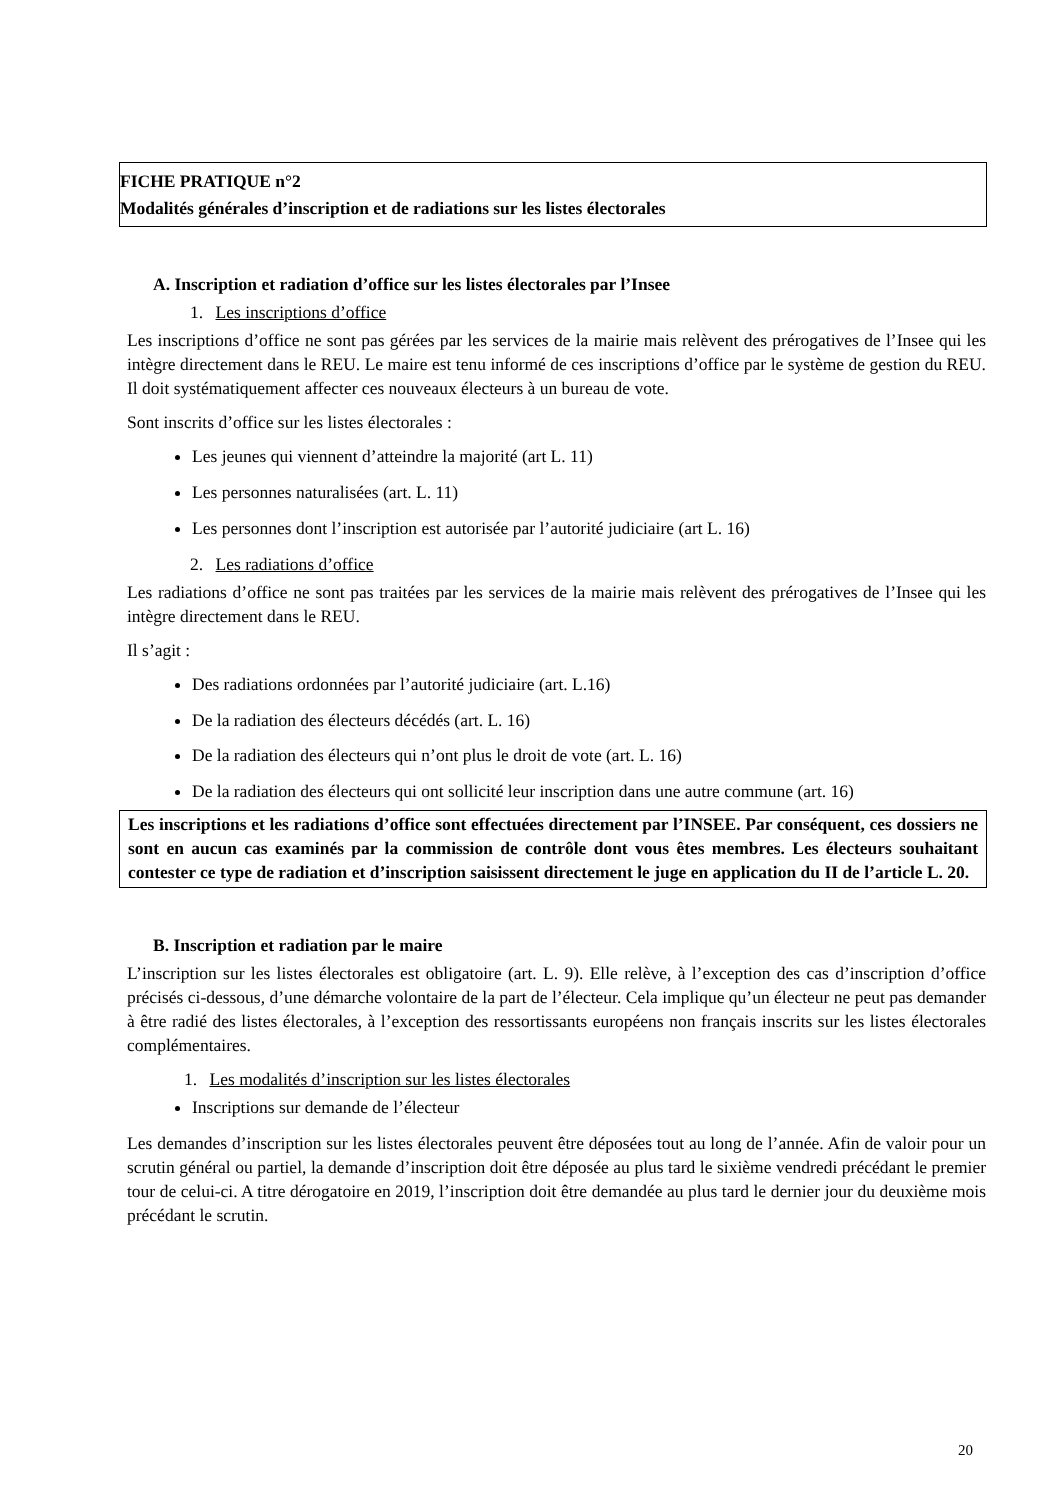FICHE PRATIQUE n°2
Modalités générales d’inscription et de radiations sur les listes électorales
A. Inscription et radiation d’office sur les listes électorales par l’Insee
1. Les inscriptions d’office
Les inscriptions d’office ne sont pas gérées par les services de la mairie mais relèvent des prérogatives de l’Insee qui les intègre directement dans le REU. Le maire est tenu informé de ces inscriptions d’office par le système de gestion du REU. Il doit systématiquement affecter ces nouveaux électeurs à un bureau de vote.
Sont inscrits d’office sur les listes électorales :
Les jeunes qui viennent d’atteindre la majorité (art L. 11)
Les personnes naturalisées (art. L. 11)
Les personnes dont l’inscription est autorisée par l’autorité judiciaire (art L. 16)
2. Les radiations d’office
Les radiations d’office ne sont pas traitées par les services de la mairie mais relèvent des prérogatives de l’Insee qui les intègre directement dans le REU.
Il s’agit :
Des radiations ordonnées par l’autorité judiciaire (art. L.16)
De la radiation des électeurs décédés (art. L. 16)
De la radiation des électeurs qui n’ont plus le droit de vote (art. L. 16)
De la radiation des électeurs qui ont sollicité leur inscription dans une autre commune (art. 16)
Les inscriptions et les radiations d’office sont effectuées directement par l’INSEE. Par conséquent, ces dossiers ne sont en aucun cas examinés par la commission de contrôle dont vous êtes membres. Les électeurs souhaitant contester ce type de radiation et d’inscription saisissent directement le juge en application du II de l’article L. 20.
B. Inscription et radiation par le maire
L’inscription sur les listes électorales est obligatoire (art. L. 9). Elle relève, à l’exception des cas d’inscription d’office précisés ci-dessous, d’une démarche volontaire de la part de l’électeur. Cela implique qu’un électeur ne peut pas demander à être radié des listes électorales, à l’exception des ressortissants européens non français inscrits sur les listes électorales complémentaires.
1. Les modalités d’inscription sur les listes électorales
Inscriptions sur demande de l’électeur
Les demandes d’inscription sur les listes électorales peuvent être déposées tout au long de l’année. Afin de valoir pour un scrutin général ou partiel, la demande d’inscription doit être déposée au plus tard le sixième vendredi précédant le premier tour de celui-ci. A titre dérogatoire en 2019, l’inscription doit être demandée au plus tard le dernier jour du deuxième mois précédant le scrutin.
20